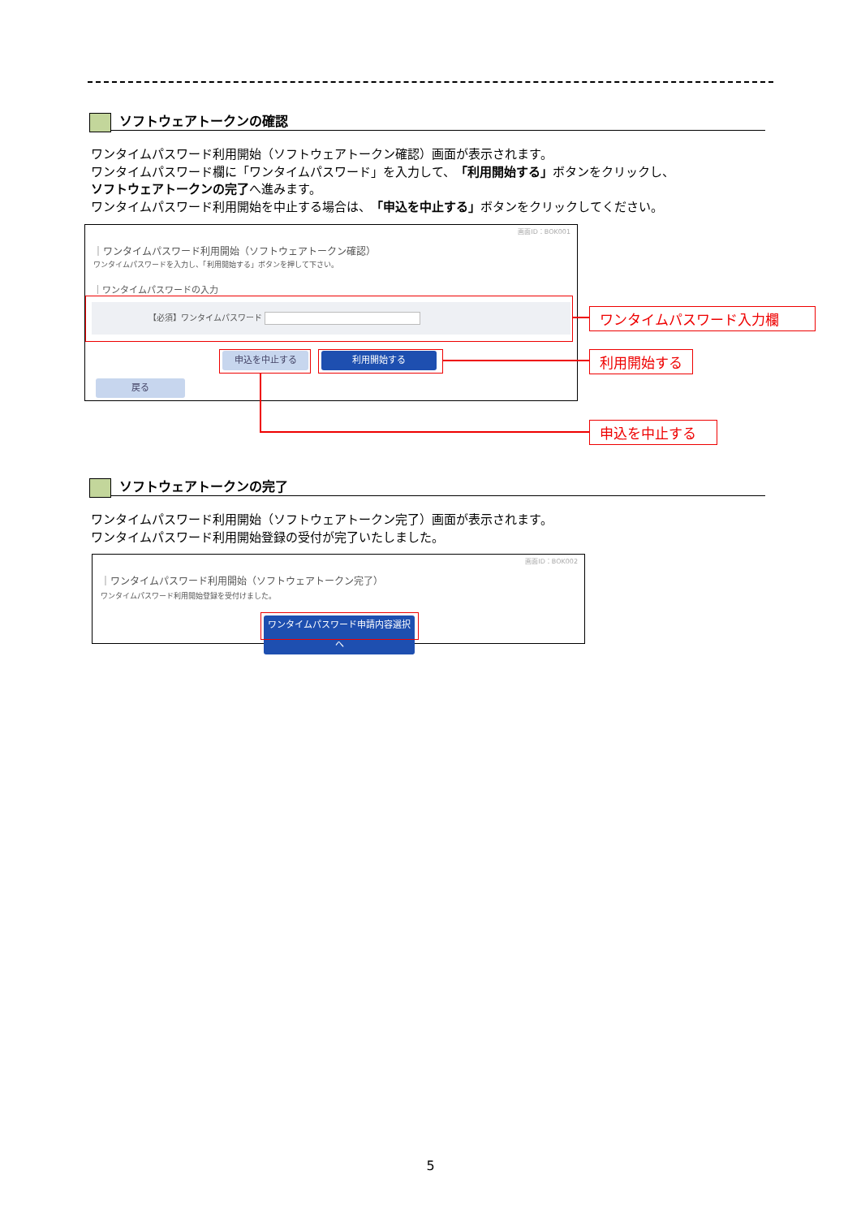ソフトウェアトークンの確認
ワンタイムパスワード利用開始（ソフトウェアトークン確認）画面が表示されます。
ワンタイムパスワード欄に「ワンタイムパスワード」を入力して、「利用開始する」ボタンをクリックし、
ソフトウェアトークンの完了へ進みます。
ワンタイムパスワード利用開始を中止する場合は、「申込を中止する」ボタンをクリックしてください。
画面ID：BOK001
｜ワンタイムパスワード利用開始（ソフトウェアトークン確認）
ワンタイムパスワードを入力し、「利用開始する」ボタンを押して下さい。
｜ワンタイムパスワードの入力
【必須】ワンタイムパスワード
申込を中止する 利用開始する
戻る
ワンタイムパスワード入力欄
利用開始する
申込を中止する
ソフトウェアトークンの完了
ワンタイムパスワード利用開始（ソフトウェアトークン完了）画面が表示されます。
ワンタイムパスワード利用開始登録の受付が完了いたしました。
画面ID：BOK002
｜ワンタイムパスワード利用開始（ソフトウェアトークン完了）
ワンタイムパスワード利用開始登録を受付けました。
ワンタイムパスワード申請内容選択へ
5